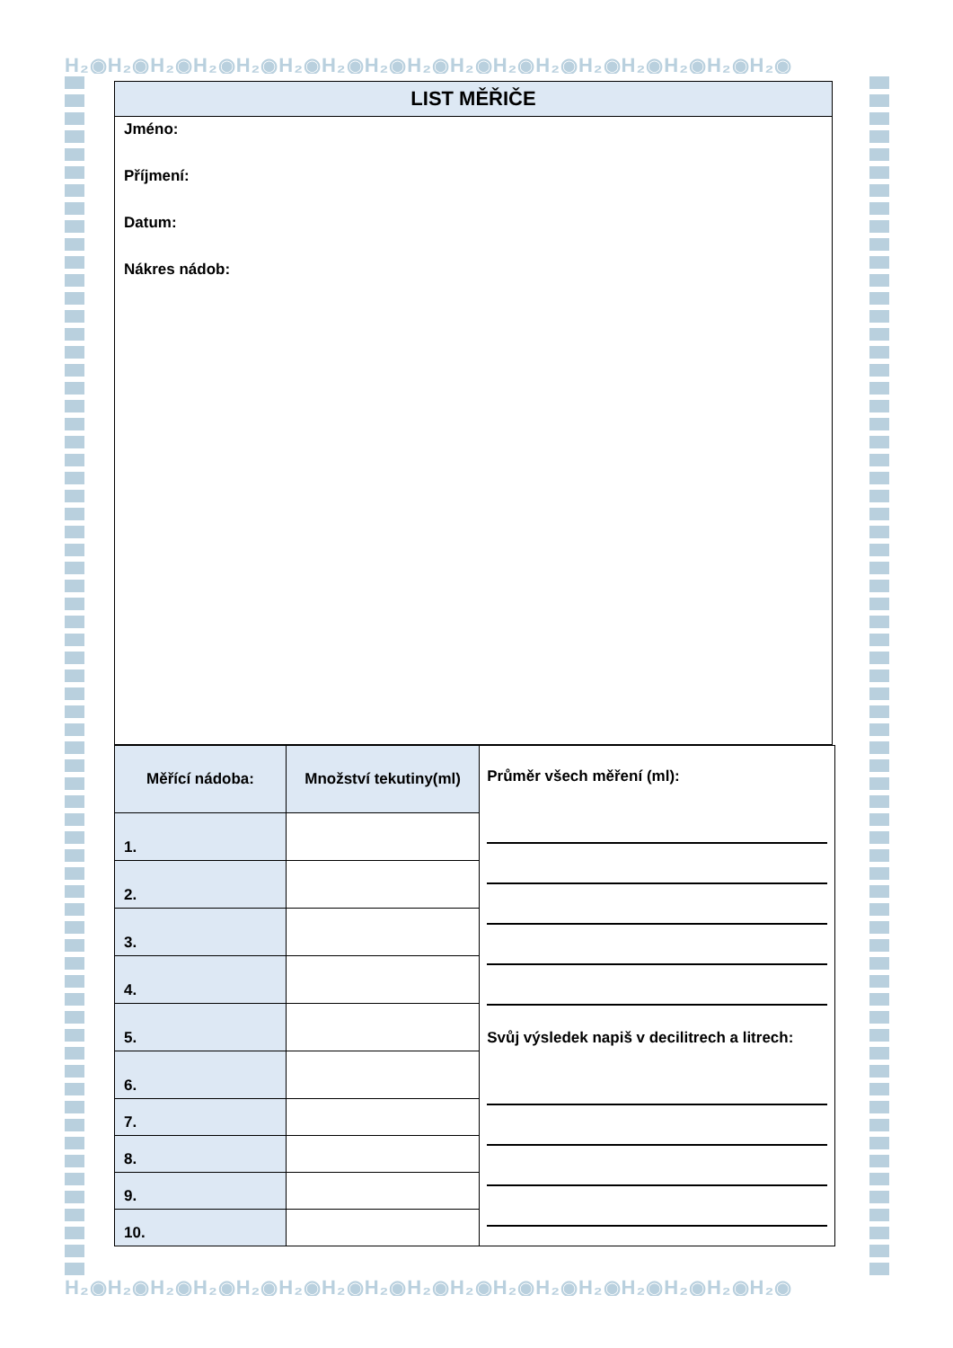H₂◉H₂◉H₂◉H₂◉H₂◉H₂◉H₂◉H₂◉H₂◉H₂◉H₂◉H₂◉H₂◉H₂◉H₂◉H₂◉H₂◉
LIST MĚŘIČE
Jméno:
Příjmení:
Datum:
Nákres nádob:
| Měřící nádoba: | Množství tekutiny(ml) | Průměr všech měření (ml): Svůj výsledek napiš v decilitrech a litrech: |
| 1. | | |
| 2. | | |
| 3. | | |
| 4. | | |
| 5. | | |
| 6. | | |
| 7. | | |
| 8. | | |
| 9. | | |
| 10. | | |
H₂◉H₂◉H₂◉H₂◉H₂◉H₂◉H₂◉H₂◉H₂◉H₂◉H₂◉H₂◉H₂◉H₂◉H₂◉H₂◉H₂◉